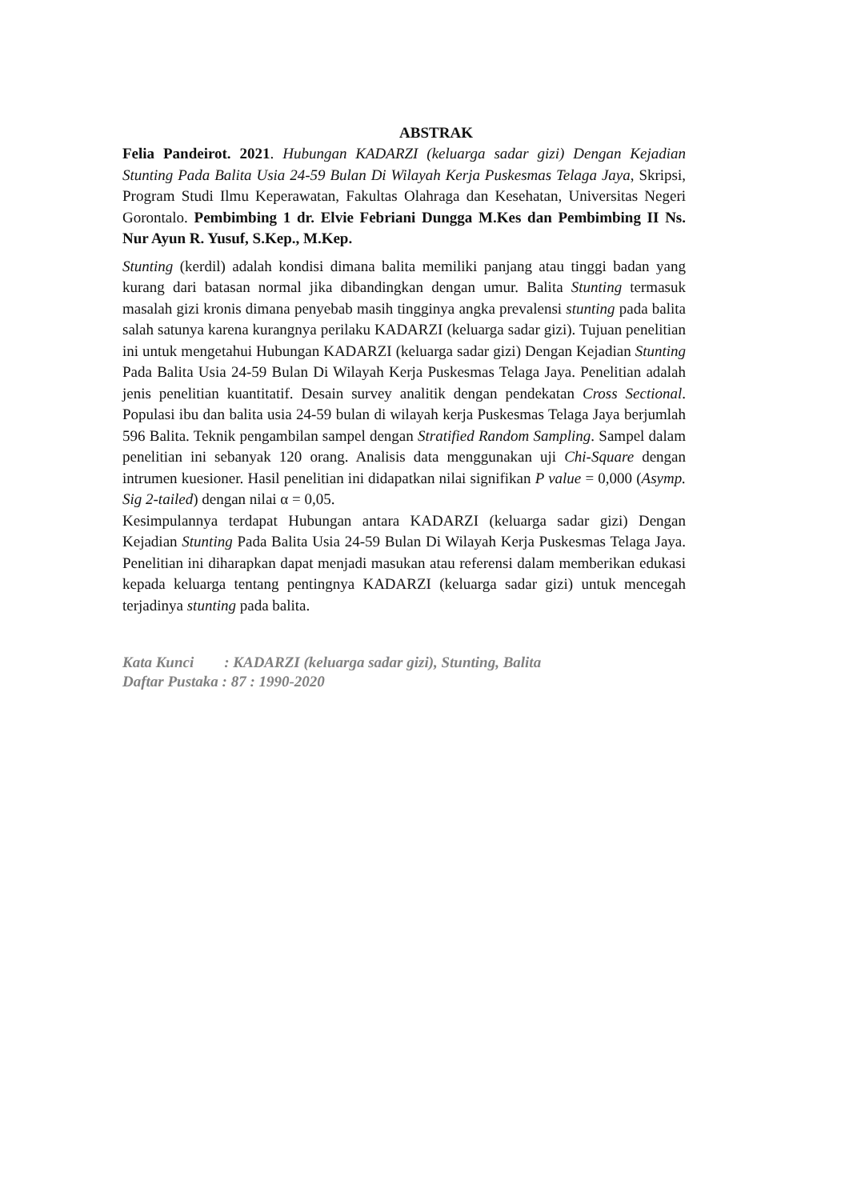ABSTRAK
Felia Pandeirot. 2021. Hubungan KADARZI (keluarga sadar gizi) Dengan Kejadian Stunting Pada Balita Usia 24-59 Bulan Di Wilayah Kerja Puskesmas Telaga Jaya, Skripsi, Program Studi Ilmu Keperawatan, Fakultas Olahraga dan Kesehatan, Universitas Negeri Gorontalo. Pembimbing 1 dr. Elvie Febriani Dungga M.Kes dan Pembimbing II Ns. Nur Ayun R. Yusuf, S.Kep., M.Kep.
Stunting (kerdil) adalah kondisi dimana balita memiliki panjang atau tinggi badan yang kurang dari batasan normal jika dibandingkan dengan umur. Balita Stunting termasuk masalah gizi kronis dimana penyebab masih tingginya angka prevalensi stunting pada balita salah satunya karena kurangnya perilaku KADARZI (keluarga sadar gizi). Tujuan penelitian ini untuk mengetahui Hubungan KADARZI (keluarga sadar gizi) Dengan Kejadian Stunting Pada Balita Usia 24-59 Bulan Di Wilayah Kerja Puskesmas Telaga Jaya. Penelitian adalah jenis penelitian kuantitatif. Desain survey analitik dengan pendekatan Cross Sectional. Populasi ibu dan balita usia 24-59 bulan di wilayah kerja Puskesmas Telaga Jaya berjumlah 596 Balita. Teknik pengambilan sampel dengan Stratified Random Sampling. Sampel dalam penelitian ini sebanyak 120 orang. Analisis data menggunakan uji Chi-Square dengan intrumen kuesioner. Hasil penelitian ini didapatkan nilai signifikan P value = 0,000 (Asymp. Sig 2-tailed) dengan nilai α = 0,05.
Kesimpulannya terdapat Hubungan antara KADARZI (keluarga sadar gizi) Dengan Kejadian Stunting Pada Balita Usia 24-59 Bulan Di Wilayah Kerja Puskesmas Telaga Jaya. Penelitian ini diharapkan dapat menjadi masukan atau referensi dalam memberikan edukasi kepada keluarga tentang pentingnya KADARZI (keluarga sadar gizi) untuk mencegah terjadinya stunting pada balita.
Kata Kunci : KADARZI (keluarga sadar gizi), Stunting, Balita
Daftar Pustaka : 87 : 1990-2020